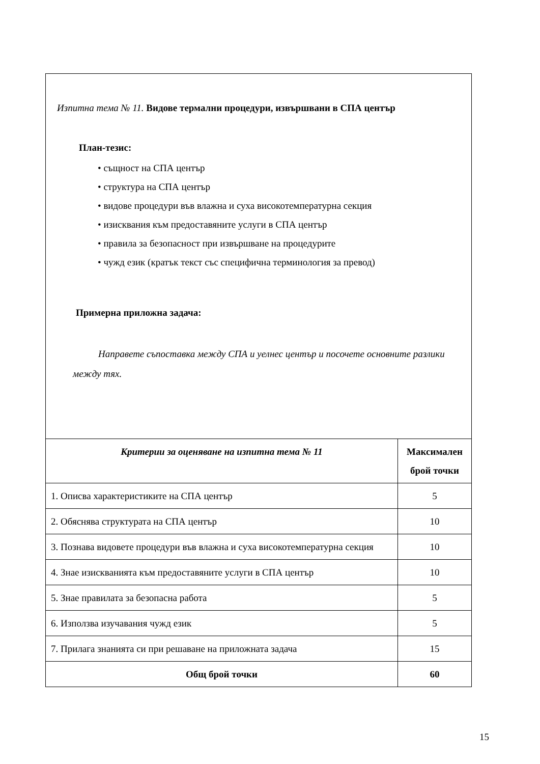Изпитна тема № 11. Видове термални процедури, извършвани в СПА център
План-тезис:
• същност на СПА център
• структура на СПА център
• видове процедури във влажна и суха високотемпературна секция
• изисквания към предоставяните услуги в СПА център
• правила за безопасност при извършване на процедурите
• чужд език (кратък текст със специфична терминология за превод)
Примерна приложна задача:
Направете съпоставка между СПА и уелнес център и посочете основните разлики между тях.
| Критерии за оценяване на изпитна тема № 11 | Максимален брой точки |
| --- | --- |
| 1. Описва характеристиките на СПА център | 5 |
| 2. Обяснява структурата на СПА център | 10 |
| 3. Познава видовете процедури във влажна и суха високотемпературна секция | 10 |
| 4. Знае изискванията към предоставяните услуги в СПА център | 10 |
| 5. Знае правилата за безопасна работа | 5 |
| 6. Използва изучавания чужд език | 5 |
| 7. Прилага знанията си при решаване на приложната задача | 15 |
| Общ брой точки | 60 |
15